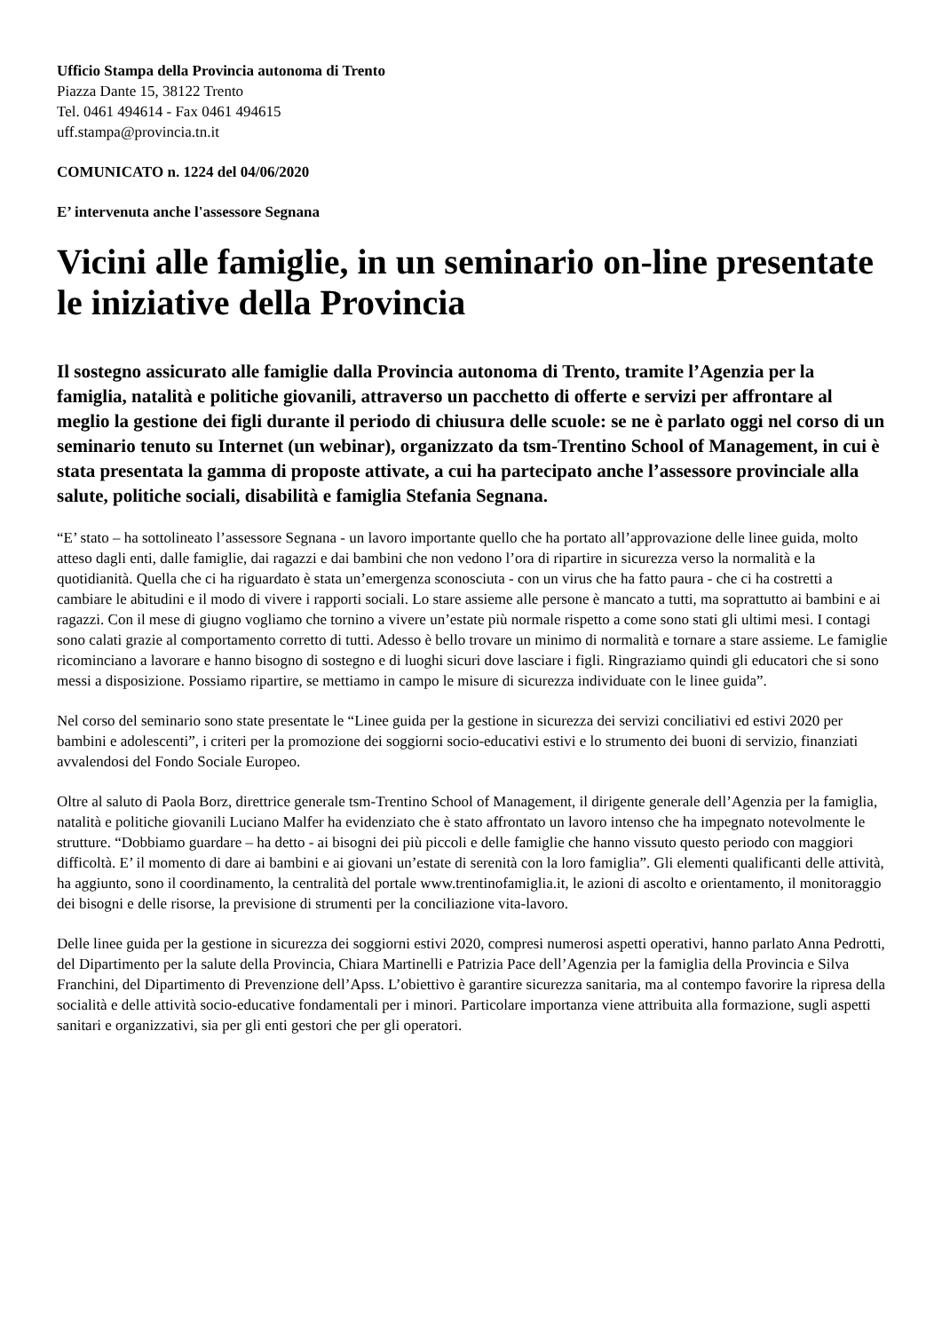Ufficio Stampa della Provincia autonoma di Trento
Piazza Dante 15, 38122 Trento
Tel. 0461 494614 - Fax 0461 494615
uff.stampa@provincia.tn.it
COMUNICATO n. 1224 del 04/06/2020
E’ intervenuta anche l'assessore Segnana
Vicini alle famiglie, in un seminario on-line presentate le iniziative della Provincia
Il sostegno assicurato alle famiglie dalla Provincia autonoma di Trento, tramite l’Agenzia per la famiglia, natalità e politiche giovanili, attraverso un pacchetto di offerte e servizi per affrontare al meglio la gestione dei figli durante il periodo di chiusura delle scuole: se ne è parlato oggi nel corso di un seminario tenuto su Internet (un webinar), organizzato da tsm-Trentino School of Management, in cui è stata presentata la gamma di proposte attivate, a cui ha partecipato anche l’assessore provinciale alla salute, politiche sociali, disabilità e famiglia Stefania Segnana.
“E’ stato – ha sottolineato l’assessore Segnana - un lavoro importante quello che ha portato all’approvazione delle linee guida, molto atteso dagli enti, dalle famiglie, dai ragazzi e dai bambini che non vedono l’ora di ripartire in sicurezza verso la normalità e la quotidianità. Quella che ci ha riguardato è stata un’emergenza sconosciuta - con un virus che ha fatto paura - che ci ha costretti a cambiare le abitudini e il modo di vivere i rapporti sociali. Lo stare assieme alle persone è mancato a tutti, ma soprattutto ai bambini e ai ragazzi. Con il mese di giugno vogliamo che tornino a vivere un’estate più normale rispetto a come sono stati gli ultimi mesi. I contagi sono calati grazie al comportamento corretto di tutti. Adesso è bello trovare un minimo di normalità e tornare a stare assieme. Le famiglie ricominciano a lavorare e hanno bisogno di sostegno e di luoghi sicuri dove lasciare i figli. Ringraziamo quindi gli educatori che si sono messi a disposizione. Possiamo ripartire, se mettiamo in campo le misure di sicurezza individuate con le linee guida”.
Nel corso del seminario sono state presentate le “Linee guida per la gestione in sicurezza dei servizi conciliativi ed estivi 2020 per bambini e adolescenti”, i criteri per la promozione dei soggiorni socio-educativi estivi e lo strumento dei buoni di servizio, finanziati avvalendosi del Fondo Sociale Europeo.
Oltre al saluto di Paola Borz, direttrice generale tsm-Trentino School of Management, il dirigente generale dell’Agenzia per la famiglia, natalità e politiche giovanili Luciano Malfer ha evidenziato che è stato affrontato un lavoro intenso che ha impegnato notevolmente le strutture. “Dobbiamo guardare – ha detto - ai bisogni dei più piccoli e delle famiglie che hanno vissuto questo periodo con maggiori difficoltà. E’ il momento di dare ai bambini e ai giovani un’estate di serenità con la loro famiglia”. Gli elementi qualificanti delle attività, ha aggiunto, sono il coordinamento, la centralità del portale www.trentinofamiglia.it, le azioni di ascolto e orientamento, il monitoraggio dei bisogni e delle risorse, la previsione di strumenti per la conciliazione vita-lavoro.
Delle linee guida per la gestione in sicurezza dei soggiorni estivi 2020, compresi numerosi aspetti operativi, hanno parlato Anna Pedrotti, del Dipartimento per la salute della Provincia, Chiara Martinelli e Patrizia Pace dell’Agenzia per la famiglia della Provincia e Silva Franchini, del Dipartimento di Prevenzione dell’Apss. L’obiettivo è garantire sicurezza sanitaria, ma al contempo favorire la ripresa della socialità e delle attività socio-educative fondamentali per i minori. Particolare importanza viene attribuita alla formazione, sugli aspetti sanitari e organizzativi, sia per gli enti gestori che per gli operatori.